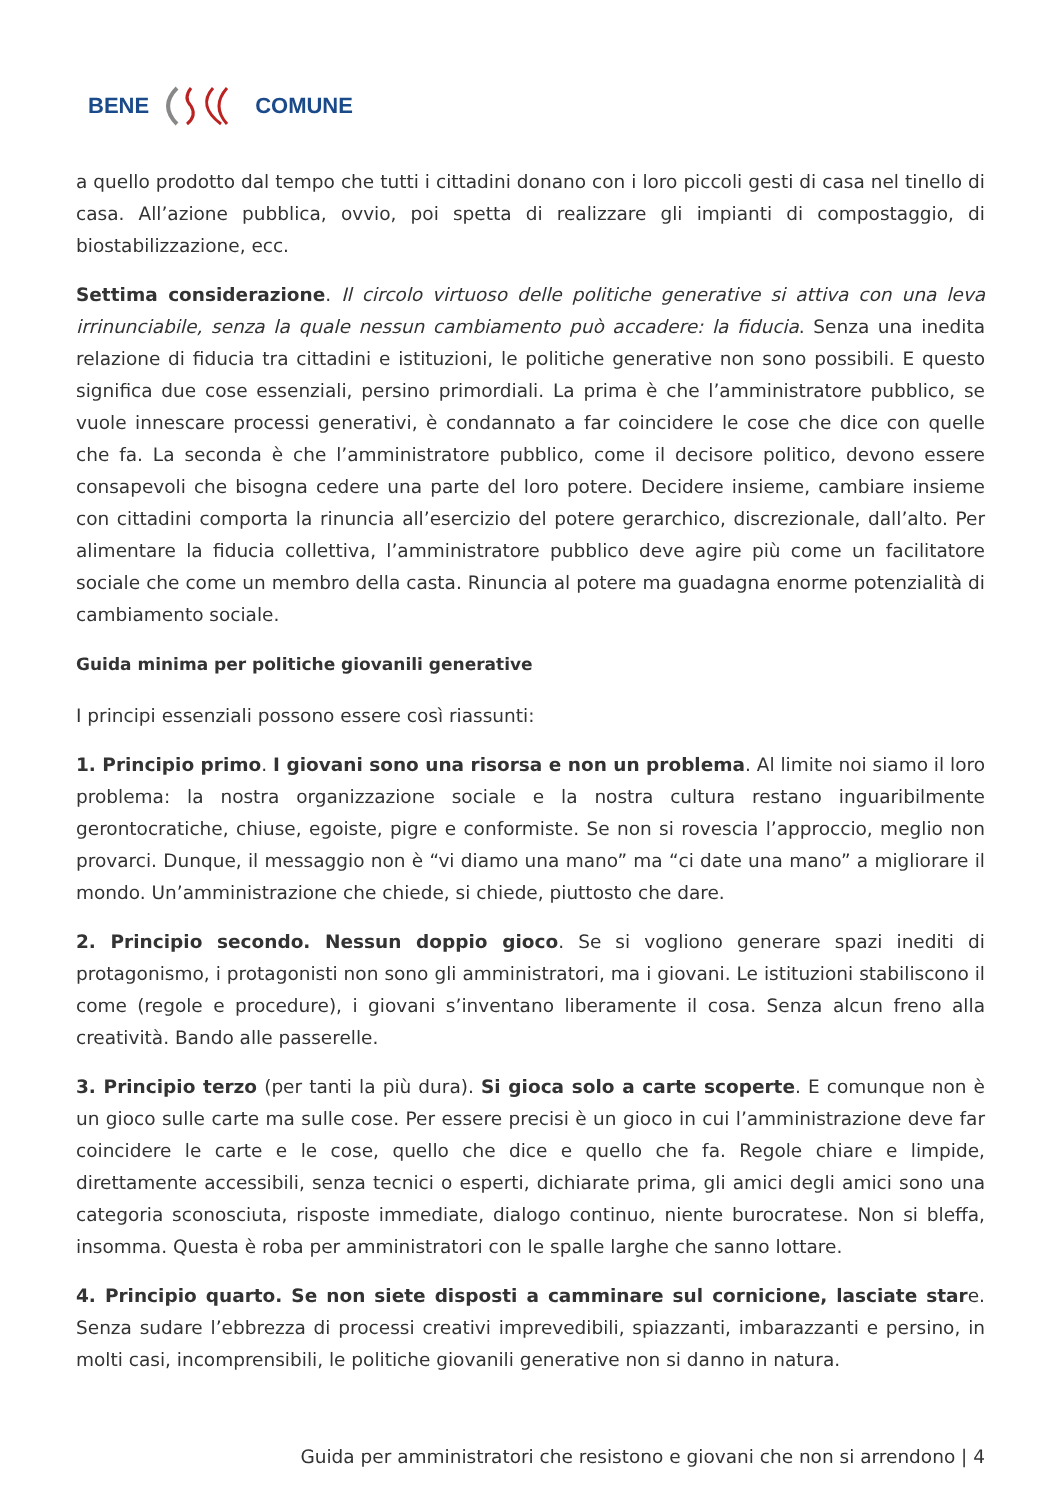BENE COMUNE
a quello prodotto dal tempo che tutti i cittadini donano con i loro piccoli gesti di casa nel tinello di casa. All’azione pubblica, ovvio, poi spetta di realizzare gli impianti di compostaggio, di biostabilizzazione, ecc.
Settima considerazione. Il circolo virtuoso delle politiche generative si attiva con una leva irrinunciabile, senza la quale nessun cambiamento può accadere: la fiducia. Senza una inedita relazione di fiducia tra cittadini e istituzioni, le politiche generative non sono possibili. E questo significa due cose essenziali, persino primordiali. La prima è che l’amministratore pubblico, se vuole innescare processi generativi, è condannato a far coincidere le cose che dice con quelle che fa. La seconda è che l’amministratore pubblico, come il decisore politico, devono essere consapevoli che bisogna cedere una parte del loro potere. Decidere insieme, cambiare insieme con cittadini comporta la rinuncia all’esercizio del potere gerarchico, discrezionale, dall’alto. Per alimentare la fiducia collettiva, l’amministratore pubblico deve agire più come un facilitatore sociale che come un membro della casta. Rinuncia al potere ma guadagna enorme potenzialità di cambiamento sociale.
Guida minima per politiche giovanili generative
I principi essenziali possono essere così riassunti:
1. Principio primo. I giovani sono una risorsa e non un problema. Al limite noi siamo il loro problema: la nostra organizzazione sociale e la nostra cultura restano inguaribilmente gerontocratiche, chiuse, egoiste, pigre e conformiste. Se non si rovescia l’approccio, meglio non provarci. Dunque, il messaggio non è “vi diamo una mano” ma “ci date una mano” a migliorare il mondo. Un’amministrazione che chiede, si chiede, piuttosto che dare.
2. Principio secondo. Nessun doppio gioco. Se si vogliono generare spazi inediti di protagonismo, i protagonisti non sono gli amministratori, ma i giovani. Le istituzioni stabiliscono il come (regole e procedure), i giovani s’inventano liberamente il cosa. Senza alcun freno alla creatività. Bando alle passerelle.
3. Principio terzo (per tanti la più dura). Si gioca solo a carte scoperte. E comunque non è un gioco sulle carte ma sulle cose. Per essere precisi è un gioco in cui l’amministrazione deve far coincidere le carte e le cose, quello che dice e quello che fa. Regole chiare e limpide, direttamente accessibili, senza tecnici o esperti, dichiarate prima, gli amici degli amici sono una categoria sconosciuta, risposte immediate, dialogo continuo, niente burocratese. Non si bleffa, insomma. Questa è roba per amministratori con le spalle larghe che sanno lottare.
4. Principio quarto. Se non siete disposti a camminare sul cornicione, lasciate stare. Senza sudare l’ebbrezza di processi creativi imprevedibili, spiazzanti, imbarazzanti e persino, in molti casi, incomprensibili, le politiche giovanili generative non si danno in natura.
Guida per amministratori che resistono e giovani che non si arrendono | 4